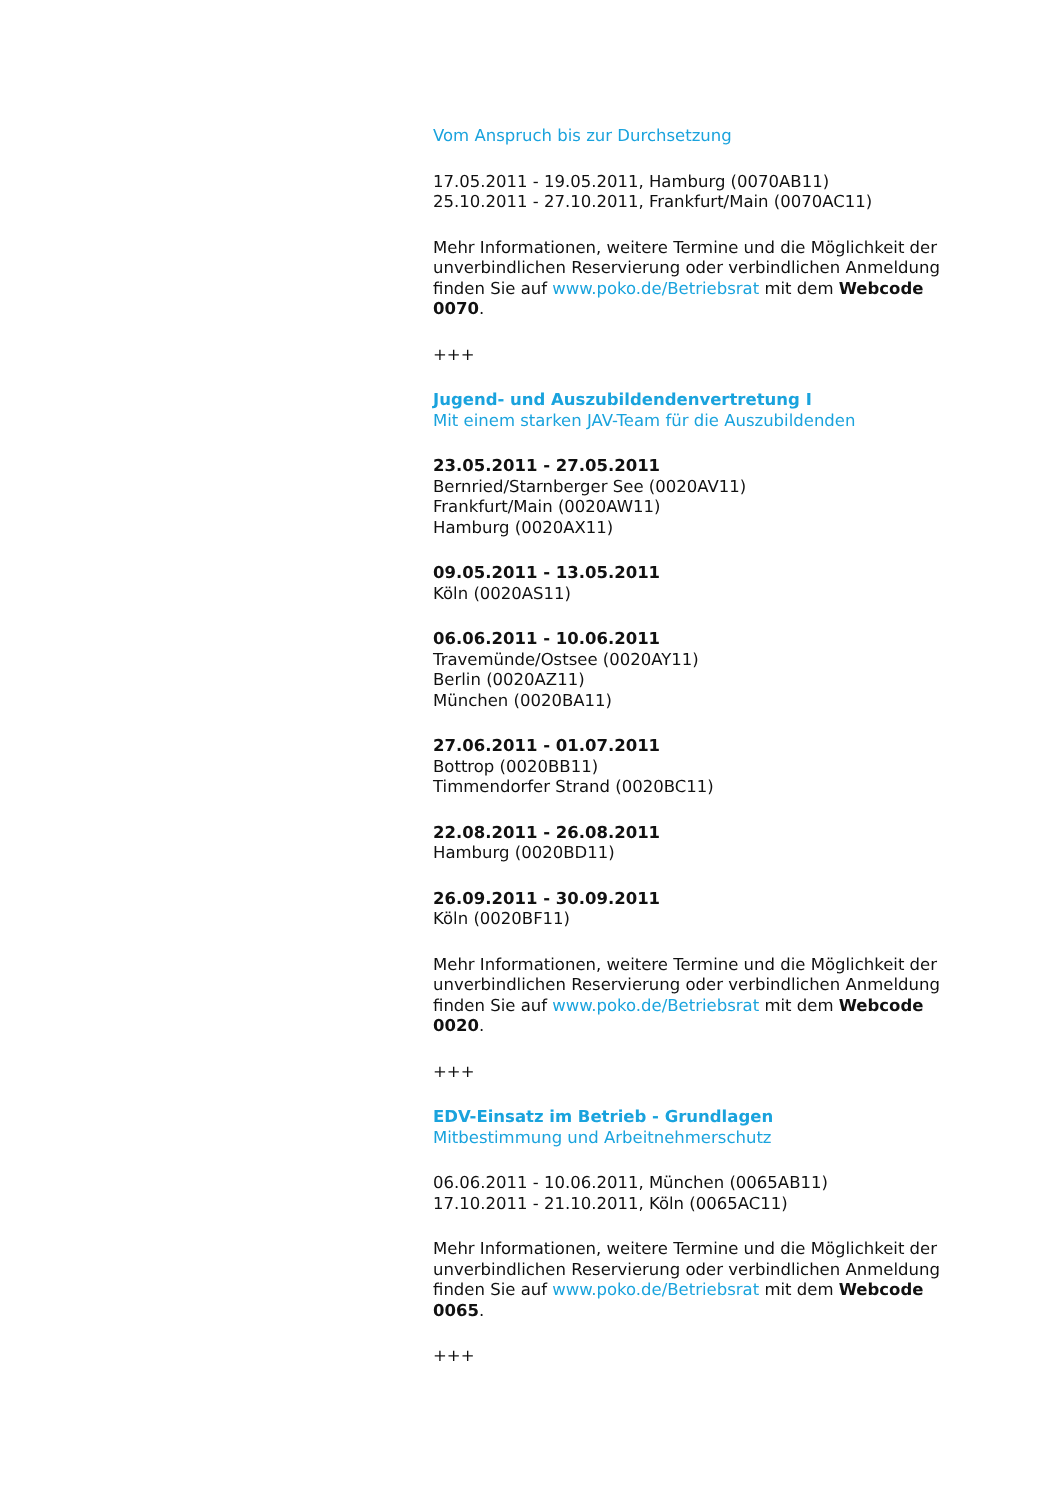Vom Anspruch bis zur Durchsetzung
17.05.2011 - 19.05.2011, Hamburg (0070AB11)
25.10.2011 - 27.10.2011, Frankfurt/Main (0070AC11)
Mehr Informationen, weitere Termine und die Möglichkeit der unverbindlichen Reservierung oder verbindlichen Anmeldung finden Sie auf www.poko.de/Betriebsrat mit dem Webcode 0070.
+++
Jugend- und Auszubildendenvertretung I
Mit einem starken JAV-Team für die Auszubildenden
23.05.2011 - 27.05.2011
Bernried/Starnberger See (0020AV11)
Frankfurt/Main (0020AW11)
Hamburg (0020AX11)
09.05.2011 - 13.05.2011
Köln (0020AS11)
06.06.2011 - 10.06.2011
Travemünde/Ostsee (0020AY11)
Berlin (0020AZ11)
München (0020BA11)
27.06.2011 - 01.07.2011
Bottrop (0020BB11)
Timmendorfer Strand (0020BC11)
22.08.2011 - 26.08.2011
Hamburg (0020BD11)
26.09.2011 - 30.09.2011
Köln (0020BF11)
Mehr Informationen, weitere Termine und die Möglichkeit der unverbindlichen Reservierung oder verbindlichen Anmeldung finden Sie auf www.poko.de/Betriebsrat mit dem Webcode 0020.
+++
EDV-Einsatz im Betrieb - Grundlagen
Mitbestimmung und Arbeitnehmerschutz
06.06.2011 - 10.06.2011, München (0065AB11)
17.10.2011 - 21.10.2011, Köln (0065AC11)
Mehr Informationen, weitere Termine und die Möglichkeit der unverbindlichen Reservierung oder verbindlichen Anmeldung finden Sie auf www.poko.de/Betriebsrat mit dem Webcode 0065.
+++